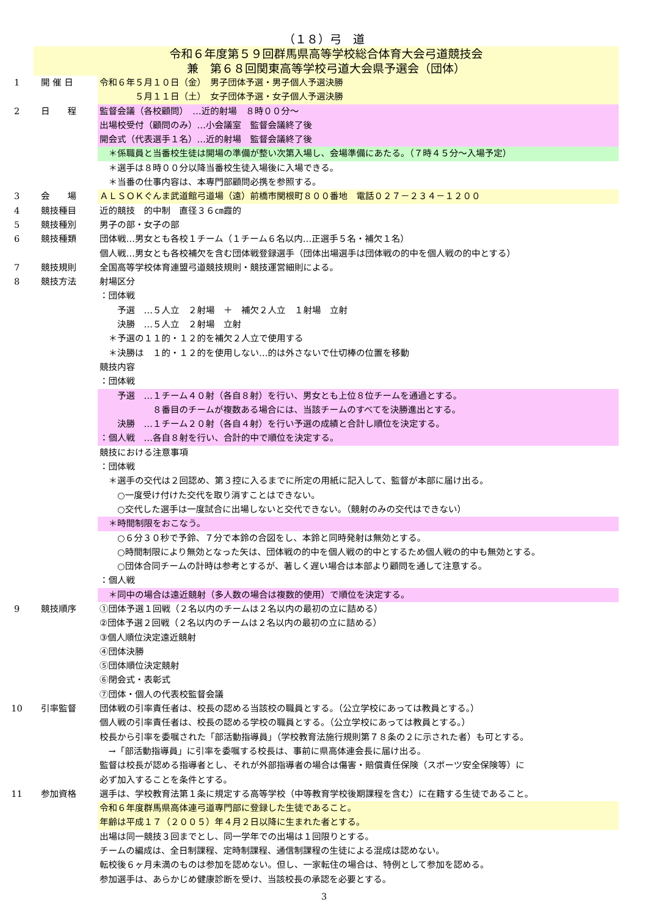（１８）弓　道
令和６年度第５９回群馬県高等学校総合体育大会弓道競技会
兼　第６８回関東高等学校弓道大会県予選会（団体）
1 開 催 日 令和６年５月１０日（金）　男子団体予選・男子個人予選決勝
　　　　５月１１日（土）　女子団体予選・女子個人予選決勝
2 日　　程 監督会議（各校顧問）　…近的射場　８時００分～
出場校受付（顧問のみ）…小会議室　監督会議終了後
開会式（代表選手１名）…近的射場　監督会議終了後
　＊係職員と当番校生徒は開場の準備が整い次第入場し、会場準備にあたる。（７時４５分～入場予定）
　＊選手は８時００分以降当番校生徒入場後に入場できる。
　＊当番の仕事内容は、本専門部顧問必携を参照する。
3 会　　場 ＡＬＳＯＫぐんま武道館弓道場（遠）前橋市関根町８００番地　電話０２７－２３４－１２００
4 競技種目 近的競技　的中制　直径３６㎝霞的
5 競技種別 男子の部・女子の部
6 競技種類 団体戦…男女とも各校１チーム（１チーム６名以内…正選手５名・補欠１名）
個人戦…男女とも各校補欠を含む団体戦登録選手（団体出場選手は団体戦の的中を個人戦の的中とする）
7 競技規則 全国高等学校体育連盟弓道競技規則・競技運営細則による。
8 競技方法 射場区分
：団体戦
　　予選　…５人立　２射場　＋　補欠２人立　１射場　立射
　　決勝　…５人立　２射場　立射
　＊予選の１１的・１２的を補欠２人立で使用する
　＊決勝は　１的・１２的を使用しない…的は外さないで仕切棒の位置を移動
競技内容
：団体戦
　　予選　…１チーム４０射（各自８射）を行い、男女とも上位８位チームを通過とする。
　　　　　　８番目のチームが複数ある場合には、当該チームのすべてを決勝進出とする。
　　決勝　…１チーム２０射（各自４射）を行い予選の成績と合計し順位を決定する。
：個人戦　…各自８射を行い、合計的中で順位を決定する。
競技における注意事項
：団体戦
　＊選手の交代は２回認め、第３控に入るまでに所定の用紙に記入して、監督が本部に届け出る。
　　○一度受け付けた交代を取り消すことはできない。
　　○交代した選手は一度試合に出場しないと交代できない。（競射のみの交代はできない）
　＊時間制限をおこなう。
　　○６分３０秒で予鈴、７分で本鈴の合図をし、本鈴と同時発射は無効とする。
　　○時間制限により無効となった矢は、団体戦の的中を個人戦の的中とするため個人戦の的中も無効とする。
　　○団体合同チームの計時は参考とするが、著しく遅い場合は本部より顧問を通して注意する。
：個人戦
　＊同中の場合は遠近競射（多人数の場合は複数的使用）で順位を決定する。
9 競技順序 ①団体予選１回戦（２名以内のチームは２名以内の最初の立に詰める）
②団体予選２回戦（２名以内のチームは２名以内の最初の立に詰める）
③個人順位決定遠近競射
④団体決勝
⑤団体順位決定競射
⑥閉会式・表彰式
⑦団体・個人の代表校監督会議
10 引率監督 団体戦の引率責任者は、校長の認める当該校の職員とする。（公立学校にあっては教員とする。）
個人戦の引率責任者は、校長の認める学校の職員とする。（公立学校にあっては教員とする。）
校長から引率を委嘱された「部活動指導員」（学校教育法施行規則第７８条の２に示された者）も可とする。
　→「部活動指導員」に引率を委嘱する校長は、事前に県高体連会長に届け出る。
監督は校長が認める指導者とし、それが外部指導者の場合は傷害・賠償責任保険（スポーツ安全保険等）に
必ず加入することを条件とする。
11 参加資格 選手は、学校教育法第１条に規定する高等学校（中等教育学校後期課程を含む）に在籍する生徒であること。
令和６年度群馬県高体連弓道専門部に登録した生徒であること。
年齢は平成１７（２００５）年４月２日以降に生まれた者とする。
出場は同一競技３回までとし、同一学年での出場は１回限りとする。
チームの編成は、全日制課程、定時制課程、通信制課程の生徒による混成は認めない。
転校後６ヶ月未満のものは参加を認めない。但し、一家転住の場合は、特例として参加を認める。
参加選手は、あらかじめ健康診断を受け、当該校長の承認を必要とする。
3